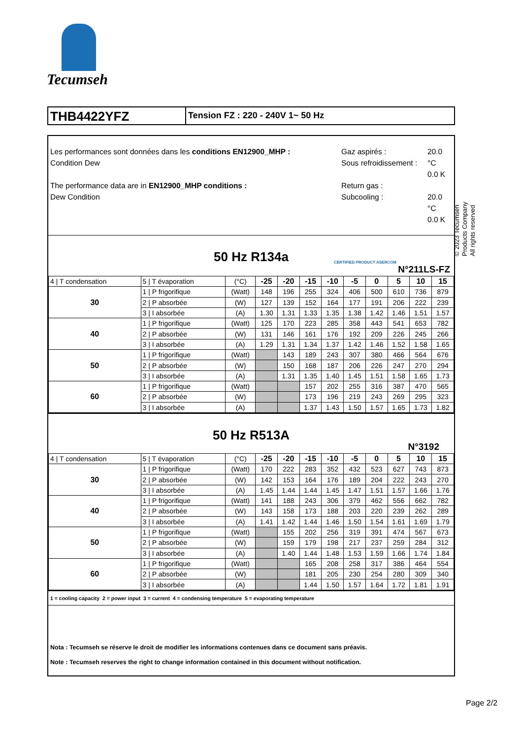Tecumseh
THB4422YFZ
Tension FZ : 220 - 240V 1~ 50 Hz
Les performances sont données dans les conditions EN12900_MHP :
Condition Dew
The performance data are in EN12900_MHP conditions :
Dew Condition
Gaz aspirés :
Sous refroidissement :
Return gas :
Subcooling :
20.0 °C
0.0 K
20.0 °C
0.0 K
50 Hz R134a CERTIFIED PRODUCT ASERCOM
N°211LS-FZ
| 4 / T condensation | 5 / T évaporation | (°C) | -25 | -20 | -15 | -10 | -5 | 0 | 5 | 10 | 15 |
| 30 | 1 / P frigorifique | (Watt) | 148 | 196 | 255 | 324 | 406 | 500 | 610 | 736 | 879 |
| | 2 / P absorbée | (W) | 127 | 139 | 152 | 164 | 177 | 191 | 206 | 222 | 239 |
| | 3 / I absorbée | (A) | 1.30 | 1.31 | 1.33 | 1.35 | 1.38 | 1.42 | 1.46 | 1.51 | 1.57 |
| 40 | 1 / P frigorifique | (Watt) | 125 | 170 | 223 | 285 | 358 | 443 | 541 | 653 | 782 |
| | 2 / P absorbée | (W) | 131 | 146 | 161 | 176 | 192 | 209 | 226 | 245 | 266 |
| | 3 / I absorbée | (A) | 1.29 | 1.31 | 1.34 | 1.37 | 1.42 | 1.46 | 1.52 | 1.58 | 1.65 |
| 50 | 1 / P frigorifique | (Watt) | | 143 | 189 | 243 | 307 | 380 | 466 | 564 | 676 |
| | 2 / P absorbée | (W) | | 150 | 168 | 187 | 206 | 226 | 247 | 270 | 294 |
| | 3 / I absorbée | (A) | | 1.31 | 1.35 | 1.40 | 1.45 | 1.51 | 1.58 | 1.65 | 1.73 |
| 60 | 1 / P frigorifique | (Watt) | | | 157 | 202 | 255 | 316 | 387 | 470 | 565 |
| | 2 / P absorbée | (W) | | | 173 | 196 | 219 | 243 | 269 | 295 | 323 |
| | 3 / I absorbée | (A) | | | 1.37 | 1.43 | 1.50 | 1.57 | 1.65 | 1.73 | 1.82 |
50 Hz R513A
N°3192
| 4 / T condensation | 5 / T évaporation | (°C) | -25 | -20 | -15 | -10 | -5 | 0 | 5 | 10 | 15 |
| 30 | 1 / P frigorifique | (Watt) | 170 | 222 | 283 | 352 | 432 | 523 | 627 | 743 | 873 |
| | 2 / P absorbée | (W) | 142 | 153 | 164 | 176 | 189 | 204 | 222 | 243 | 270 |
| | 3 / I absorbée | (A) | 1.45 | 1.44 | 1.44 | 1.45 | 1.47 | 1.51 | 1.57 | 1.66 | 1.76 |
| 40 | 1 / P frigorifique | (Watt) | 141 | 188 | 243 | 306 | 379 | 462 | 556 | 662 | 782 |
| | 2 / P absorbée | (W) | 143 | 158 | 173 | 188 | 203 | 220 | 239 | 262 | 289 |
| | 3 / I absorbée | (A) | 1.41 | 1.42 | 1.44 | 1.46 | 1.50 | 1.54 | 1.61 | 1.69 | 1.79 |
| 50 | 1 / P frigorifique | (Watt) | | 155 | 202 | 256 | 319 | 391 | 474 | 567 | 673 |
| | 2 / P absorbée | (W) | | 159 | 179 | 198 | 217 | 237 | 259 | 284 | 312 |
| | 3 / I absorbée | (A) | | 1.40 | 1.44 | 1.48 | 1.53 | 1.59 | 1.66 | 1.74 | 1.84 |
| 60 | 1 / P frigorifique | (Watt) | | | 165 | 208 | 258 | 317 | 386 | 464 | 554 |
| | 2 / P absorbée | (W) | | | 181 | 205 | 230 | 254 | 280 | 309 | 340 |
| | 3 / I absorbée | (A) | | | 1.44 | 1.50 | 1.57 | 1.64 | 1.72 | 1.81 | 1.91 |
1 = cooling capacity 2 = power input 3 = current 4 = condensing temperature 5 = evaporating temperature
Nota : Tecumseh se réserve le droit de modifier les informations contenues dans ce document sans préavis.
Note : Tecumseh reserves the right to change information contained in this document without notification.
© 2023 Tecumseh Products Company
All rights reserved
Page 2/2